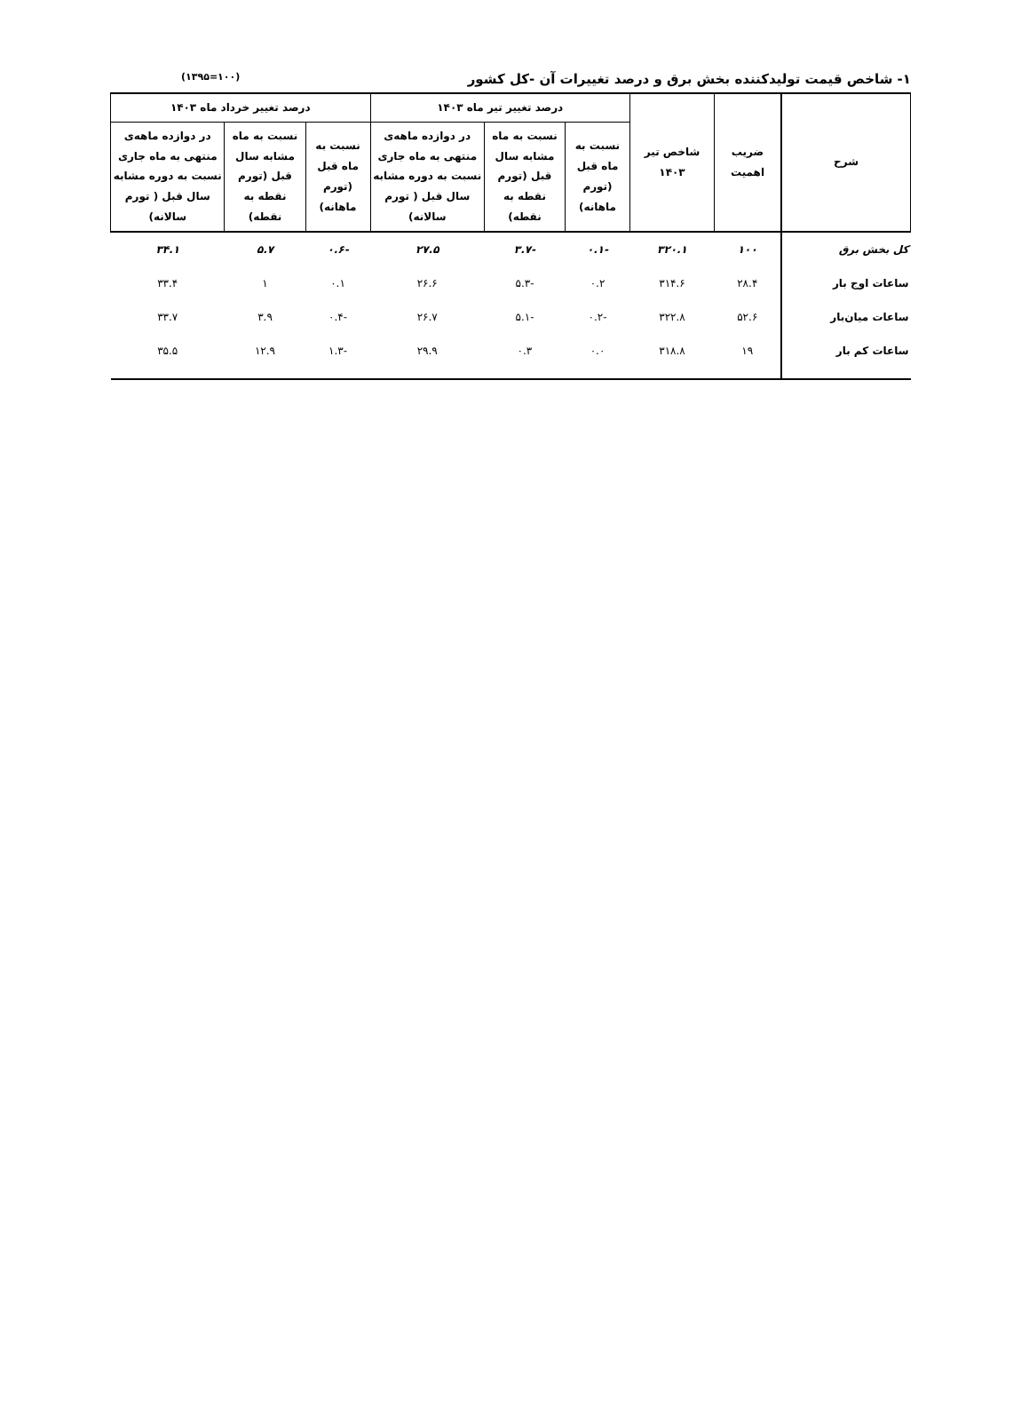۱- شاخص قیمت تولیدکننده بخش برق و درصد تغییرات آن -کل کشور (۱۰۰=۱۳۹۵)
| شرح | ضریب اهمیت | شاخص تیر ۱۴۰۳ | درصد تغییر تیر ماه ۱۴۰۳ | | | درصد تغییر خرداد ماه ۱۴۰۳ | | |
| --- | --- | --- | --- | --- | --- | --- | --- | --- |
| | | | نسبت به ماه قبل (تورم ماهانه) | نسبت به ماه مشابه سال قبل (تورم نقطه به نقطه) | در دوازده ماهه‌ی منتهی به ماه جاری نسبت به دوره مشابه سال قبل ( تورم سالانه) | نسبت به ماه قبل (تورم ماهانه) | نسبت به ماه مشابه سال قبل (تورم نقطه به نقطه) | در دوازده ماهه‌ی منتهی به ماه جاری نسبت به دوره مشابه سال قبل ( تورم سالانه) |
| کل بخش برق | ۱۰۰ | ۳۲۰.۱ | -۰.۱ | -۳.۷ | ۲۷.۵ | -۰.۶ | ۵.۷ | ۳۴.۱ |
| ساعات اوج بار | ۲۸.۴ | ۳۱۴.۶ | ۰.۲ | -۵.۳ | ۲۶.۶ | ۰.۱ | ۱ | ۳۳.۴ |
| ساعات میان‌بار | ۵۲.۶ | ۳۲۲.۸ | -۰.۲ | -۵.۱ | ۲۶.۷ | -۰.۴ | ۳.۹ | ۳۳.۷ |
| ساعات کم بار | ۱۹ | ۳۱۸.۸ | ۰.۰ | ۰.۳ | ۲۹.۹ | -۱.۳ | ۱۲.۹ | ۳۵.۵ |